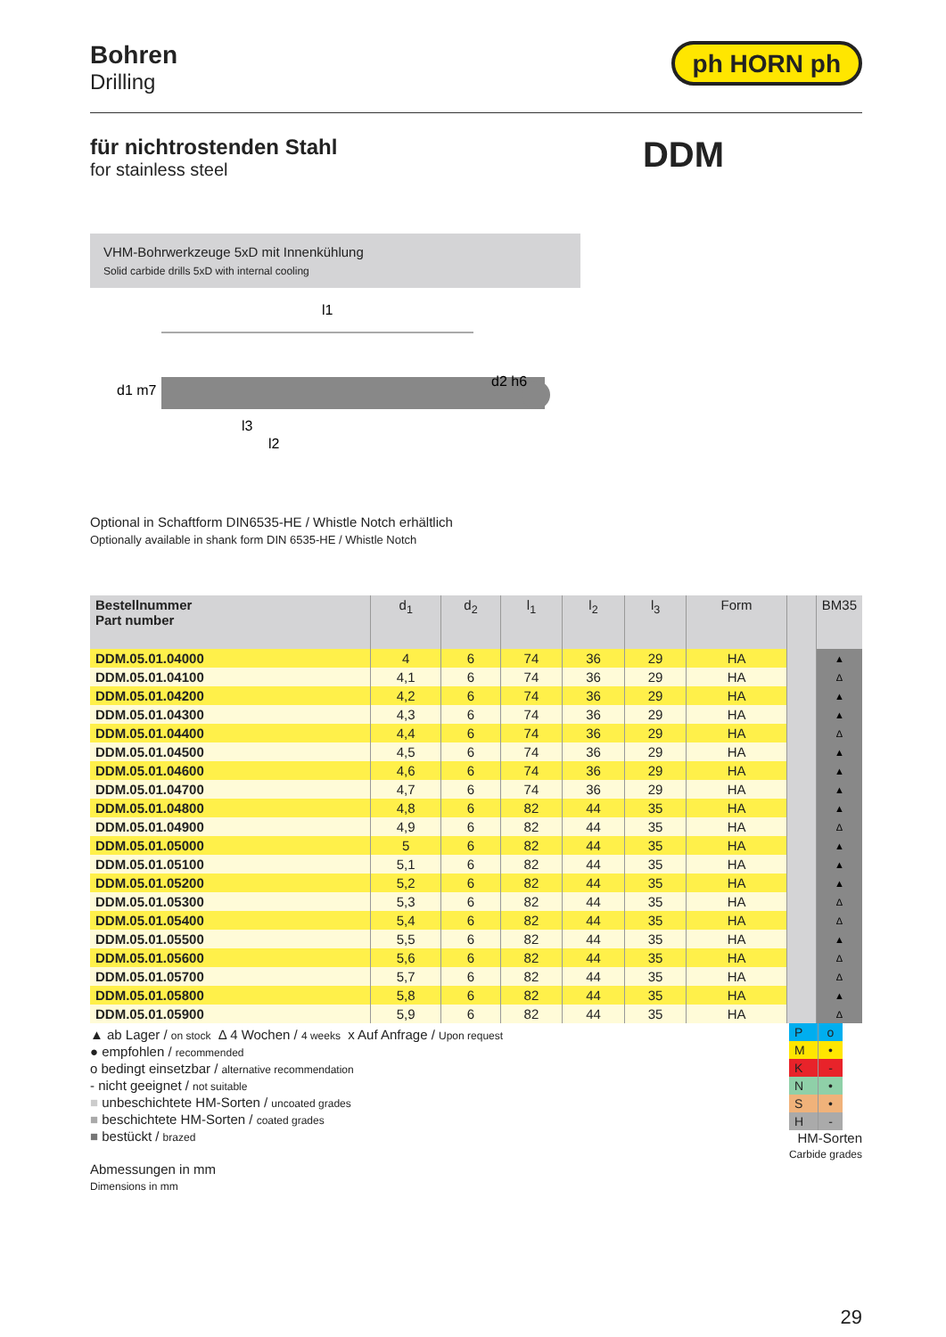Bohren
Drilling
ph HORN ph
für nichtrostenden Stahl
for stainless steel
DDM
VHM-Bohrwerkzeuge 5xD mit Innenkühlung
Solid carbide drills 5xD with internal cooling
l1
d1 m7
d2 h6
l3
l2
Optional in Schaftform DIN6535-HE / Whistle Notch erhältlich
Optionally available in shank form DIN 6535-HE / Whistle Notch
| Bestellnummer Part number | d<sub>1</sub> | d<sub>2</sub> | l<sub>1</sub> | l<sub>2</sub> | l<sub>3</sub> | Form | | BM35 |
| --- | --- | --- | --- | --- | --- | --- | --- | --- |
| DDM.05.01.04000 | 4 | 6 | 74 | 36 | 29 | HA | | ▲ |
| DDM.05.01.04100 | 4,1 | 6 | 74 | 36 | 29 | HA | | Δ |
| DDM.05.01.04200 | 4,2 | 6 | 74 | 36 | 29 | HA | | ▲ |
| DDM.05.01.04300 | 4,3 | 6 | 74 | 36 | 29 | HA | | ▲ |
| DDM.05.01.04400 | 4,4 | 6 | 74 | 36 | 29 | HA | | Δ |
| DDM.05.01.04500 | 4,5 | 6 | 74 | 36 | 29 | HA | | ▲ |
| DDM.05.01.04600 | 4,6 | 6 | 74 | 36 | 29 | HA | | ▲ |
| DDM.05.01.04700 | 4,7 | 6 | 74 | 36 | 29 | HA | | ▲ |
| DDM.05.01.04800 | 4,8 | 6 | 82 | 44 | 35 | HA | | ▲ |
| DDM.05.01.04900 | 4,9 | 6 | 82 | 44 | 35 | HA | | Δ |
| DDM.05.01.05000 | 5 | 6 | 82 | 44 | 35 | HA | | ▲ |
| DDM.05.01.05100 | 5,1 | 6 | 82 | 44 | 35 | HA | | ▲ |
| DDM.05.01.05200 | 5,2 | 6 | 82 | 44 | 35 | HA | | ▲ |
| DDM.05.01.05300 | 5,3 | 6 | 82 | 44 | 35 | HA | | Δ |
| DDM.05.01.05400 | 5,4 | 6 | 82 | 44 | 35 | HA | | Δ |
| DDM.05.01.05500 | 5,5 | 6 | 82 | 44 | 35 | HA | | ▲ |
| DDM.05.01.05600 | 5,6 | 6 | 82 | 44 | 35 | HA | | Δ |
| DDM.05.01.05700 | 5,7 | 6 | 82 | 44 | 35 | HA | | Δ |
| DDM.05.01.05800 | 5,8 | 6 | 82 | 44 | 35 | HA | | ▲ |
| DDM.05.01.05900 | 5,9 | 6 | 82 | 44 | 35 | HA | | Δ |
▲ ab Lager / on stock Δ 4 Wochen / 4 weeks x Auf Anfrage / Upon request
● empfohlen / recommended
o bedingt einsetzbar / alternative recommendation
- nicht geeignet / not suitable
■ unbeschichtete HM-Sorten / uncoated grades
■ beschichtete HM-Sorten / coated grades
■ bestückt / brazed
Abmessungen in mm
Dimensions in mm
| P | o |
| M | • |
| K | - |
| N | • |
| S | • |
| H | - |
HM-Sorten
Carbide grades
29